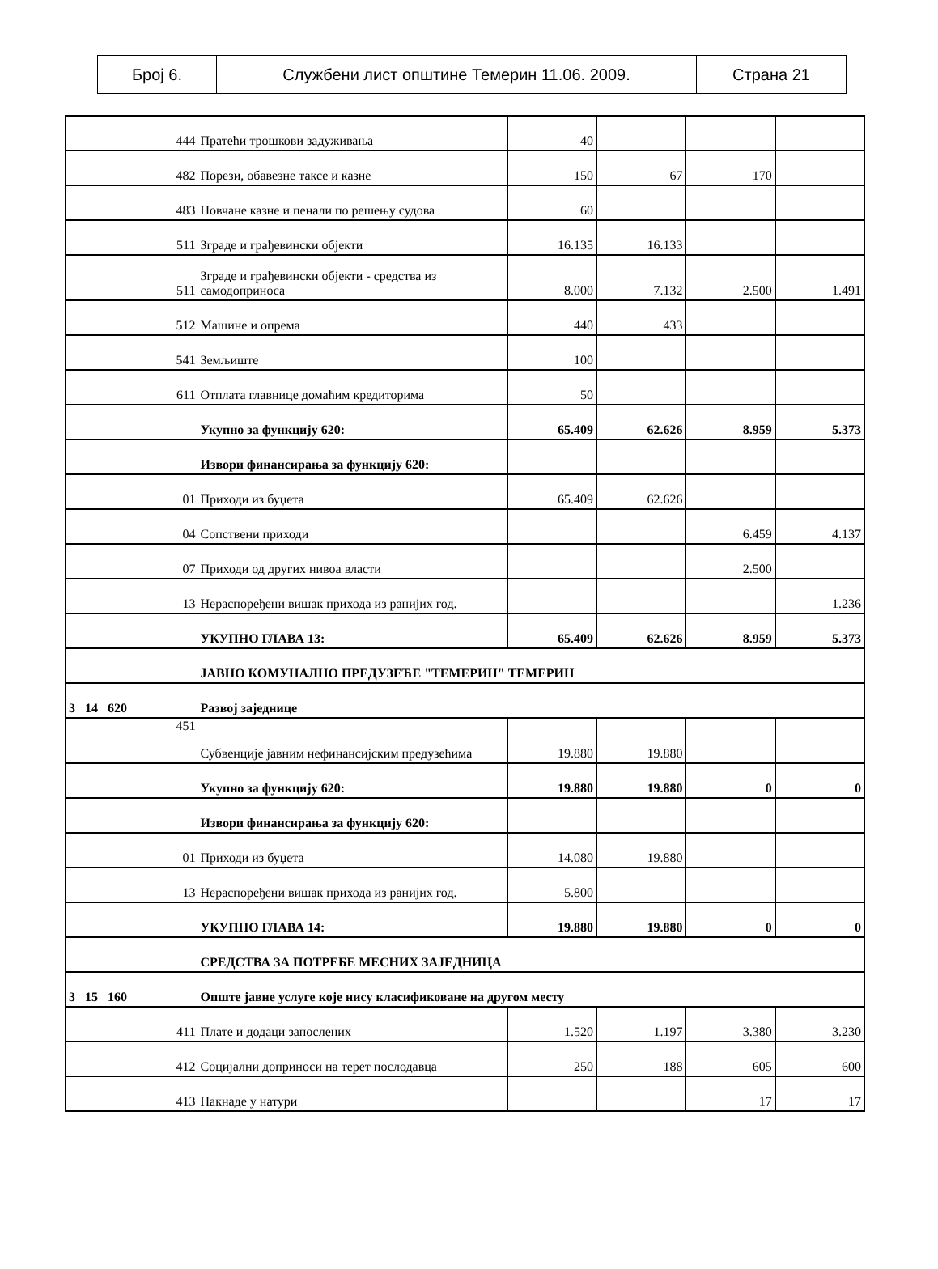| Број 6. | Службени лист општине Темерин 11.06. 2009. | Страна 21 |
| 444 | Пратећи трошкови задуживања | 40 | | | |
| 482 | Порези, обавезне таксе и казне | 150 | 67 | 170 | |
| 483 | Новчане казне и пенали по решењу судова | 60 | | | |
| 511 | Зграде и грађевински објекти | 16.135 | 16.133 | | |
| 511 | Зграде и грађевински објекти - средства из самодоприноса | 8.000 | 7.132 | 2.500 | 1.491 |
| 512 | Машине и опрема | 440 | 433 | | |
| 541 | Земљиште | 100 | | | |
| 611 | Отплата главнице домаћим кредиторима | 50 | | | |
| | Укупно за функцију 620: | 65.409 | 62.626 | 8.959 | 5.373 |
| | Извори финансирања за функцију 620: | | | | |
| 01 | Приходи из буџета | 65.409 | 62.626 | | |
| 04 | Сопствени приходи | | | 6.459 | 4.137 |
| 07 | Приходи од других нивоа власти | | | 2.500 | |
| 13 | Нераспоређени вишак прихода из ранијих год. | | | | 1.236 |
| | УКУПНО ГЛАВА 13: | 65.409 | 62.626 | 8.959 | 5.373 |
| | ЈАВНО КОМУНАЛНО ПРЕДУЗЕЋЕ "ТЕМЕРИН" ТЕМЕРИН | | | | |
| 3 14 620 | Развој заједнице | | | | |
| 451 | Субвенције јавним нефинансијским предузећима | 19.880 | 19.880 | | |
| | Укупно за функцију 620: | 19.880 | 19.880 | 0 | 0 |
| | Извори финансирања за функцију 620: | | | | |
| 01 | Приходи из буџета | 14.080 | 19.880 | | |
| 13 | Нераспоређени вишак прихода из ранијих год. | 5.800 | | | |
| | УКУПНО ГЛАВА 14: | 19.880 | 19.880 | 0 | 0 |
| | СРЕДСТВА ЗА ПОТРЕБЕ МЕСНИХ ЗАЈЕДНИЦА | | | | |
| 3 15 160 | Опште јавне услуге које нису класификоване на другом месту | | | | |
| 411 | Плате и додаци запослених | 1.520 | 1.197 | 3.380 | 3.230 |
| 412 | Социјални доприноси на терет послодавца | 250 | 188 | 605 | 600 |
| 413 | Накнаде у натури | | | 17 | 17 |